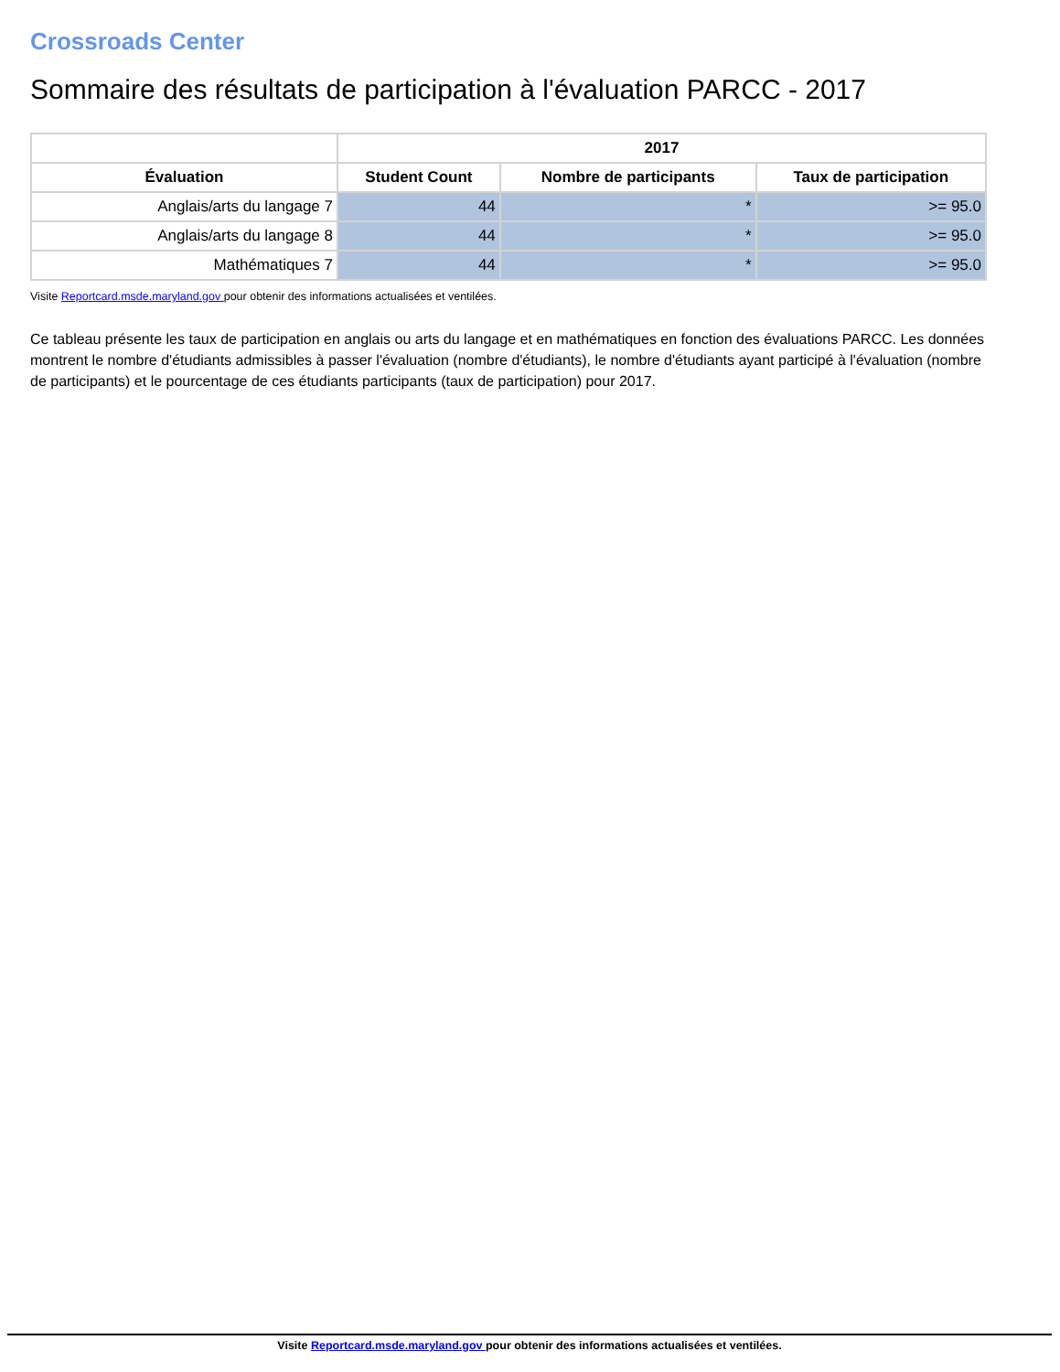Crossroads Center
Sommaire des résultats de participation à l'évaluation PARCC - 2017
| | 2017 | | |
| --- | --- | --- | --- |
| Évaluation | Student Count | Nombre de participants | Taux de participation |
| Anglais/arts du langage 7 | 44 | * | >= 95.0 |
| Anglais/arts du langage 8 | 44 | * | >= 95.0 |
| Mathématiques 7 | 44 | * | >= 95.0 |
Visite Reportcard.msde.maryland.gov pour obtenir des informations actualisées et ventilées.
Ce tableau présente les taux de participation en anglais ou arts du langage et en mathématiques en fonction des évaluations PARCC. Les données montrent le nombre d'étudiants admissibles à passer l'évaluation (nombre d'étudiants), le nombre d'étudiants ayant participé à l'évaluation (nombre de participants) et le pourcentage de ces étudiants participants (taux de participation) pour 2017.
Visite Reportcard.msde.maryland.gov pour obtenir des informations actualisées et ventilées.